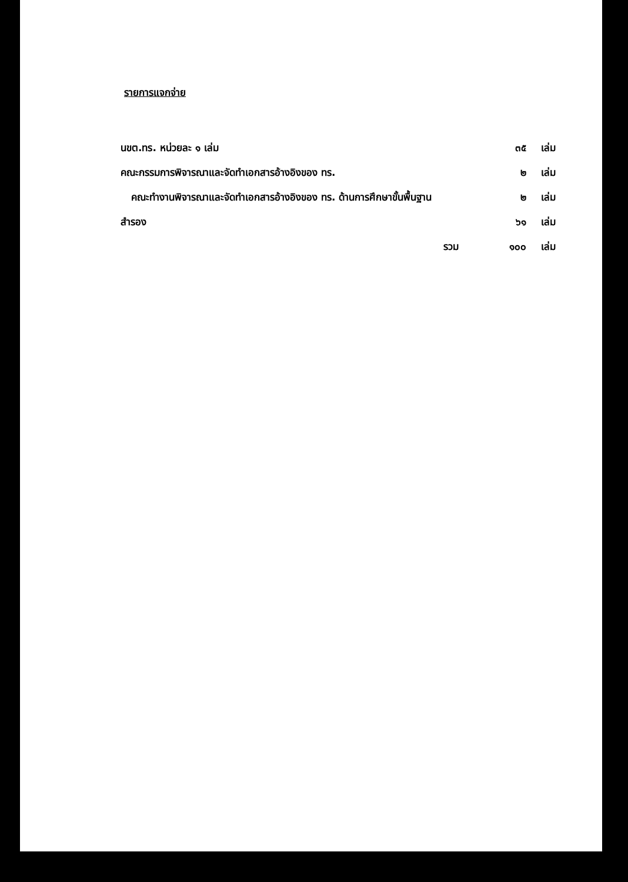รายการแจกจ่าย
| นขต.ทร. หน่วยละ ๑ เล่ม | ๓๕ | เล่ม |
| คณะกรรมการพิจารณาและจัดทำเอกสารอ้างอิงของ ทร. | ๒ | เล่ม |
| คณะทำงานพิจารณาและจัดทำเอกสารอ้างอิงของ ทร. ด้านการศึกษาขั้นพื้นฐาน | ๒ | เล่ม |
| สำรอง | ๖๑ | เล่ม |
| รวม | ๑๐๐ | เล่ม |